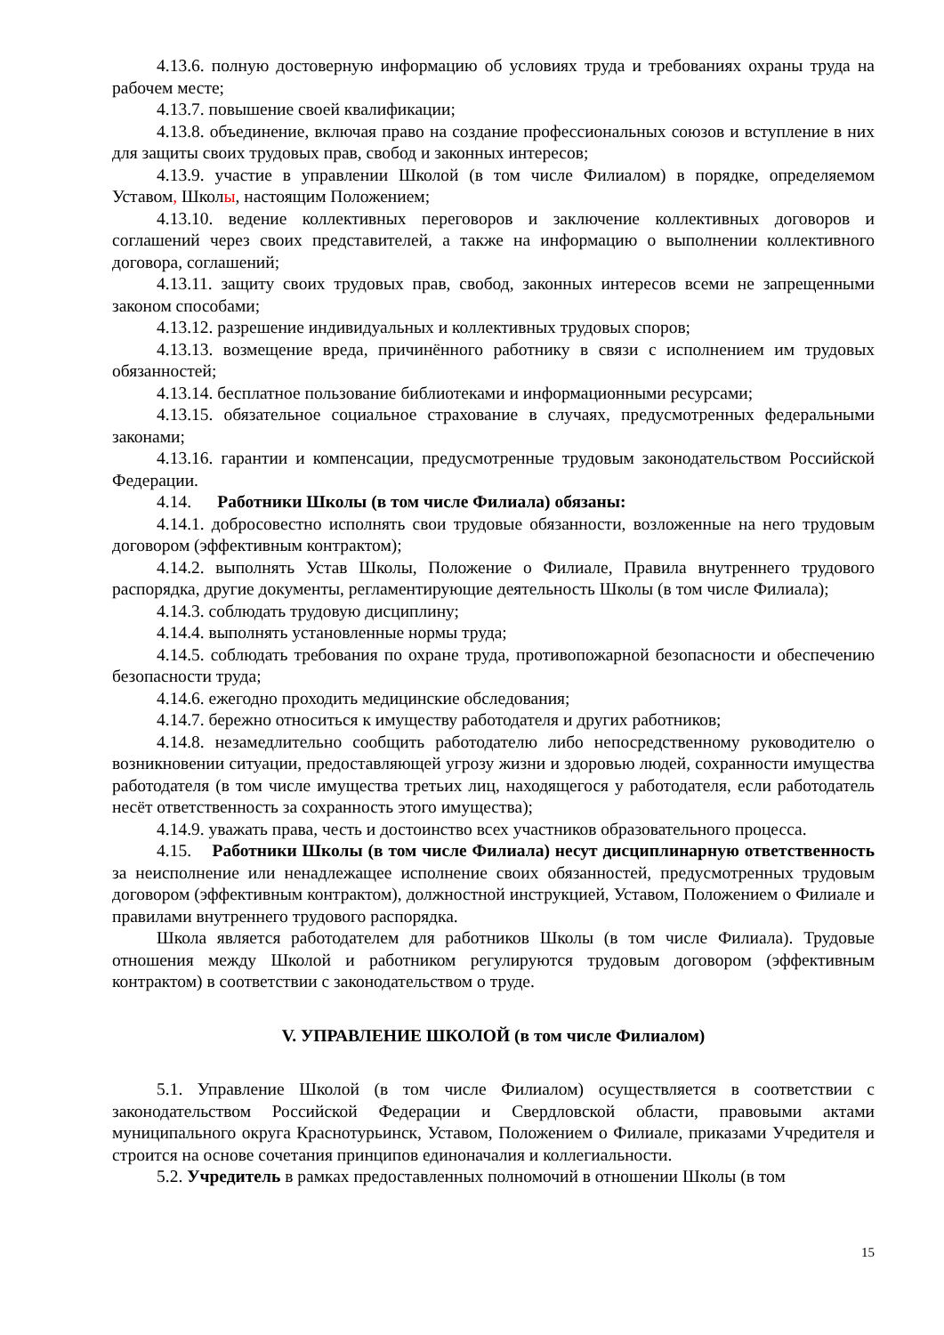4.13.6. полную достоверную информацию об условиях труда и требованиях охраны труда на рабочем месте;
4.13.7. повышение своей квалификации;
4.13.8. объединение, включая право на создание профессиональных союзов и вступление в них для защиты своих трудовых прав, свобод и законных интересов;
4.13.9. участие в управлении Школой (в том числе Филиалом) в порядке, определяемом Уставом, Школы, настоящим Положением;
4.13.10. ведение коллективных переговоров и заключение коллективных договоров и соглашений через своих представителей, а также на информацию о выполнении коллективного договора, соглашений;
4.13.11. защиту своих трудовых прав, свобод, законных интересов всеми не запрещенными законом способами;
4.13.12. разрешение индивидуальных и коллективных трудовых споров;
4.13.13. возмещение вреда, причинённого работнику в связи с исполнением им трудовых обязанностей;
4.13.14. бесплатное пользование библиотеками и информационными ресурсами;
4.13.15. обязательное социальное страхование в случаях, предусмотренных федеральными законами;
4.13.16. гарантии и компенсации, предусмотренные трудовым законодательством Российской Федерации.
4.14. Работники Школы (в том числе Филиала) обязаны:
4.14.1. добросовестно исполнять свои трудовые обязанности, возложенные на него трудовым договором (эффективным контрактом);
4.14.2. выполнять Устав Школы, Положение о Филиале, Правила внутреннего трудового распорядка, другие документы, регламентирующие деятельность Школы (в том числе Филиала);
4.14.3. соблюдать трудовую дисциплину;
4.14.4. выполнять установленные нормы труда;
4.14.5. соблюдать требования по охране труда, противопожарной безопасности и обеспечению безопасности труда;
4.14.6. ежегодно проходить медицинские обследования;
4.14.7. бережно относиться к имуществу работодателя и других работников;
4.14.8. незамедлительно сообщить работодателю либо непосредственному руководителю о возникновении ситуации, предоставляющей угрозу жизни и здоровью людей, сохранности имущества работодателя (в том числе имущества третьих лиц, находящегося у работодателя, если работодатель несёт ответственность за сохранность этого имущества);
4.14.9. уважать права, честь и достоинство всех участников образовательного процесса.
4.15. Работники Школы (в том числе Филиала) несут дисциплинарную ответственность за неисполнение или ненадлежащее исполнение своих обязанностей, предусмотренных трудовым договором (эффективным контрактом), должностной инструкцией, Уставом, Положением о Филиале и правилами внутреннего трудового распорядка.
Школа является работодателем для работников Школы (в том числе Филиала). Трудовые отношения между Школой и работником регулируются трудовым договором (эффективным контрактом) в соответствии с законодательством о труде.
V. УПРАВЛЕНИЕ ШКОЛОЙ (в том числе Филиалом)
5.1. Управление Школой (в том числе Филиалом) осуществляется в соответствии с законодательством Российской Федерации и Свердловской области, правовыми актами муниципального округа Краснотурьинск, Уставом, Положением о Филиале, приказами Учредителя и строится на основе сочетания принципов единоначалия и коллегиальности.
5.2. Учредитель в рамках предоставленных полномочий в отношении Школы (в том
15